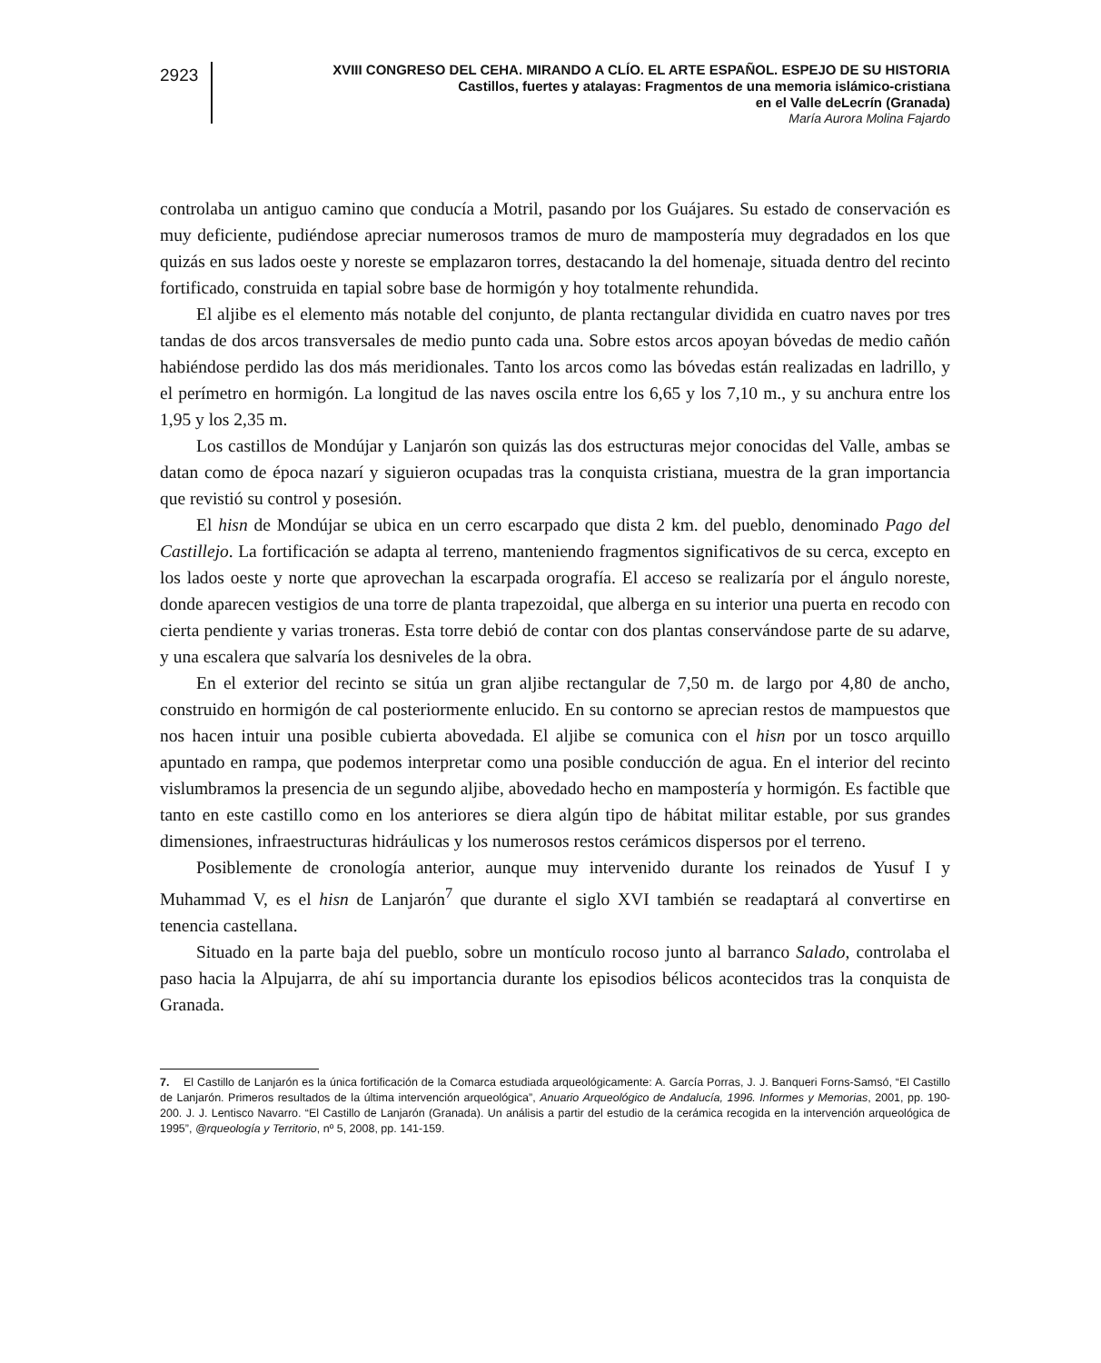2923
XVIII CONGRESO DEL CEHA. MIRANDO A CLÍO. EL ARTE ESPAÑOL. ESPEJO DE SU HISTORIA
Castillos, fuertes y atalayas: Fragmentos de una memoria islámico-cristiana
en el Valle deLecrín (Granada)
María Aurora Molina Fajardo
controlaba un antiguo camino que conducía a Motril, pasando por los Guájares. Su estado de conservación es muy deficiente, pudiéndose apreciar numerosos tramos de muro de mampostería muy degradados en los que quizás en sus lados oeste y noreste se emplazaron torres, destacando la del homenaje, situada dentro del recinto fortificado, construida en tapial sobre base de hormigón y hoy totalmente rehundida.
El aljibe es el elemento más notable del conjunto, de planta rectangular dividida en cuatro naves por tres tandas de dos arcos transversales de medio punto cada una. Sobre estos arcos apoyan bóvedas de medio cañón habiéndose perdido las dos más meridionales. Tanto los arcos como las bóvedas están realizadas en ladrillo, y el perímetro en hormigón. La longitud de las naves oscila entre los 6,65 y los 7,10 m., y su anchura entre los 1,95 y los 2,35 m.
Los castillos de Mondújar y Lanjarón son quizás las dos estructuras mejor conocidas del Valle, ambas se datan como de época nazarí y siguieron ocupadas tras la conquista cristiana, muestra de la gran importancia que revistió su control y posesión.
El hisn de Mondújar se ubica en un cerro escarpado que dista 2 km. del pueblo, denominado Pago del Castillejo. La fortificación se adapta al terreno, manteniendo fragmentos significativos de su cerca, excepto en los lados oeste y norte que aprovechan la escarpada orografía. El acceso se realizaría por el ángulo noreste, donde aparecen vestigios de una torre de planta trapezoidal, que alberga en su interior una puerta en recodo con cierta pendiente y varias troneras. Esta torre debió de contar con dos plantas conservándose parte de su adarve, y una escalera que salvaría los desniveles de la obra.
En el exterior del recinto se sitúa un gran aljibe rectangular de 7,50 m. de largo por 4,80 de ancho, construido en hormigón de cal posteriormente enlucido. En su contorno se aprecian restos de mampuestos que nos hacen intuir una posible cubierta abovedada. El aljibe se comunica con el hisn por un tosco arquillo apuntado en rampa, que podemos interpretar como una posible conducción de agua. En el interior del recinto vislumbramos la presencia de un segundo aljibe, abovedado hecho en mampostería y hormigón. Es factible que tanto en este castillo como en los anteriores se diera algún tipo de hábitat militar estable, por sus grandes dimensiones, infraestructuras hidráulicas y los numerosos restos cerámicos dispersos por el terreno.
Posiblemente de cronología anterior, aunque muy intervenido durante los reinados de Yusuf I y Muhammad V, es el hisn de Lanjarón<sup>7</sup> que durante el siglo XVI también se readaptará al convertirse en tenencia castellana.
Situado en la parte baja del pueblo, sobre un montículo rocoso junto al barranco Salado, controlaba el paso hacia la Alpujarra, de ahí su importancia durante los episodios bélicos acontecidos tras la conquista de Granada.
7. El Castillo de Lanjarón es la única fortificación de la Comarca estudiada arqueológicamente: A. García Porras, J. J. Banqueri Forns-Samsó, “El Castillo de Lanjarón. Primeros resultados de la última intervención arqueológica”, Anuario Arqueológico de Andalucía, 1996. Informes y Memorias, 2001, pp. 190-200. J. J. Lentisco Navarro. “El Castillo de Lanjarón (Granada). Un análisis a partir del estudio de la cerámica recogida en la intervención arqueológica de 1995”, @rqueología y Territorio, nº 5, 2008, pp. 141-159.